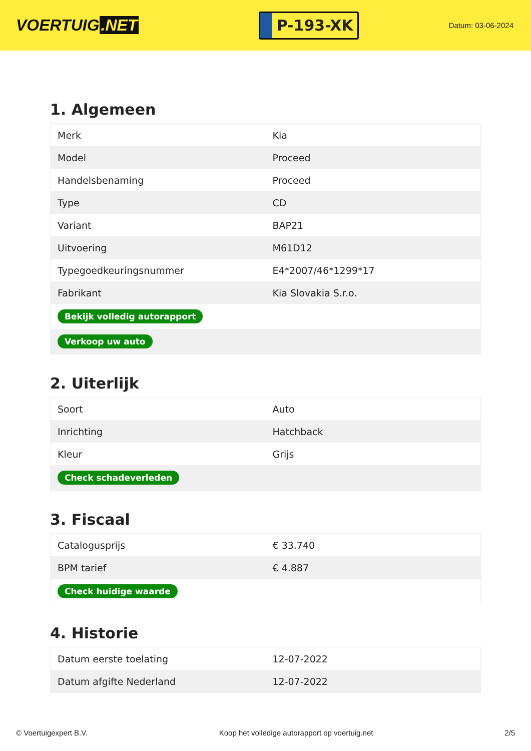VOERTUIG.NET
P-193-XK
Datum: 03-06-2024
1. Algemeen
| Merk | Kia |
| Model | Proceed |
| Handelsbenaming | Proceed |
| Type | CD |
| Variant | BAP21 |
| Uitvoering | M61D12 |
| Typegoedkeuringsnummer | E4*2007/46*1299*17 |
| Fabrikant | Kia Slovakia S.r.o. |
| Bekijk volledig autorapport | |
| Verkoop uw auto | |
2. Uiterlijk
| Soort | Auto |
| Inrichting | Hatchback |
| Kleur | Grijs |
| Check schadeverleden | |
3. Fiscaal
| Catalogusprijs | € 33.740 |
| BPM tarief | € 4.887 |
| Check huidige waarde | |
4. Historie
| Datum eerste toelating | 12-07-2022 |
| Datum afgifte Nederland | 12-07-2022 |
© Voertuigexpert B.V. Koop het volledige autorapport op voertuig.net 2/5